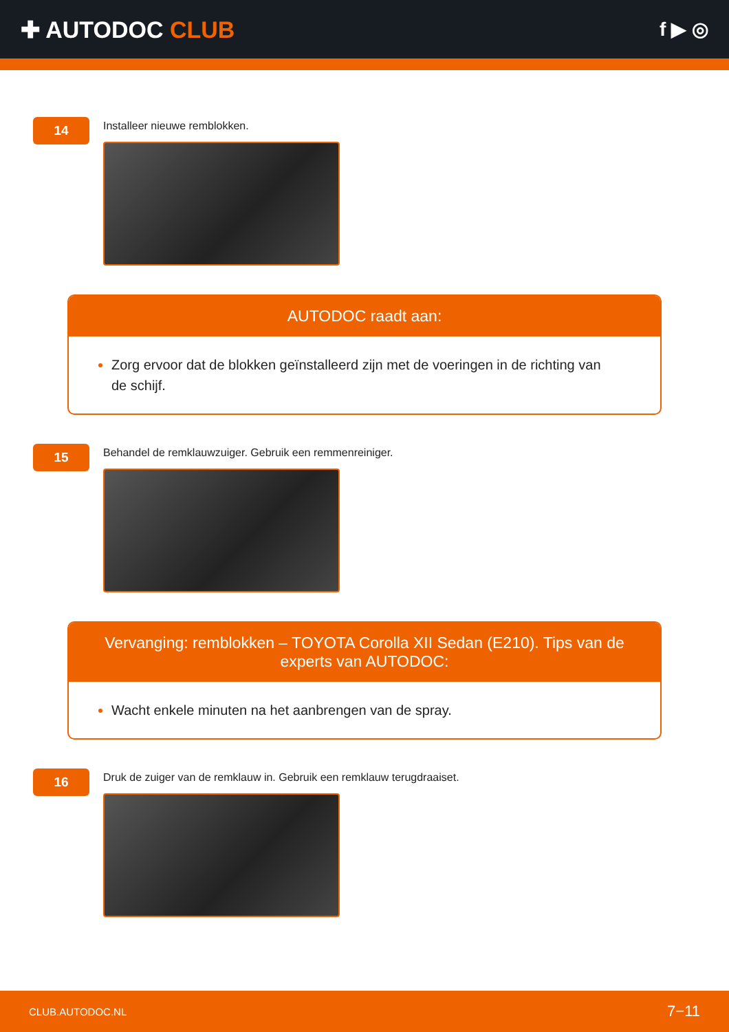✚ AUTODOC CLUB
f ▶ ◎
14
Installeer nieuwe remblokken.
AUTODOC raadt aan:
Zorg ervoor dat de blokken geïnstalleerd zijn met de voeringen in de richting van de schijf.
15
Behandel de remklauwzuiger. Gebruik een remmenreiniger.
Vervanging: remblokken – TOYOTA Corolla XII Sedan (E210). Tips van de experts van AUTODOC:
Wacht enkele minuten na het aanbrengen van de spray.
16
Druk de zuiger van de remklauw in. Gebruik een remklauw terugdraaiset.
CLUB.AUTODOC.NL 7−11